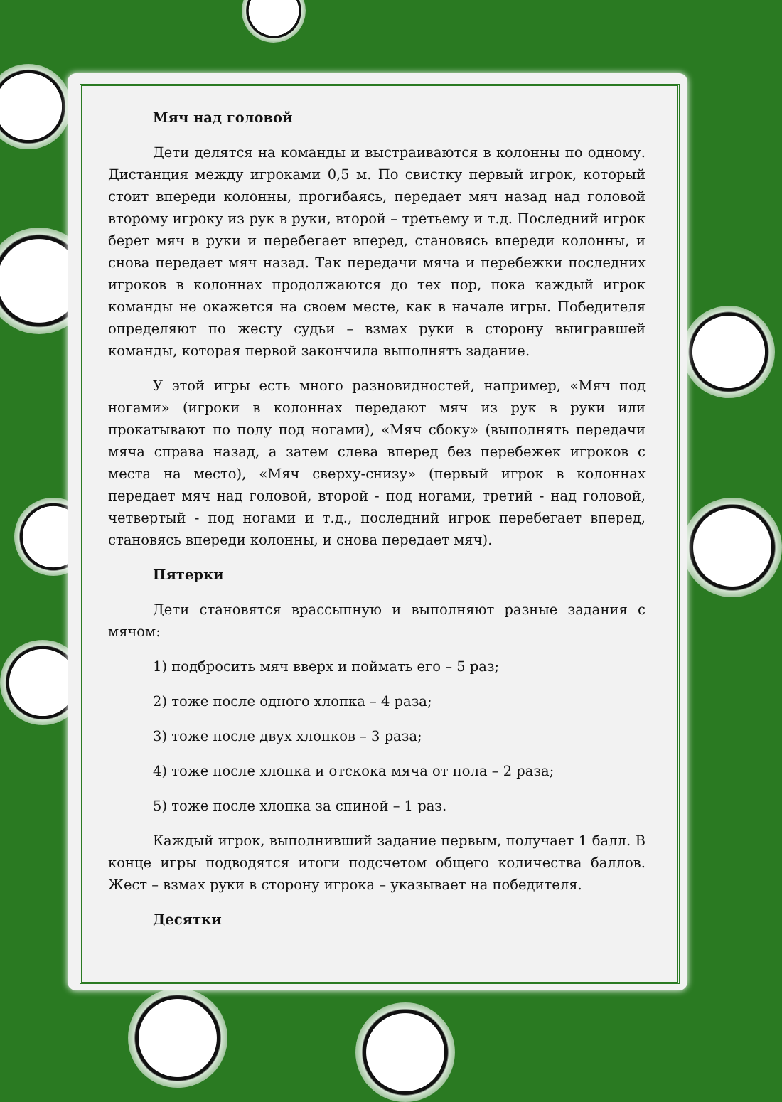Мяч над головой
Дети делятся на команды и выстраиваются в колонны по одному. Дистанция между игроками 0,5 м. По свистку первый игрок, который стоит впереди колонны, прогибаясь, передает мяч назад над головой второму игроку из рук в руки, второй – третьему и т.д. Последний игрок берет мяч в руки и перебегает вперед, становясь впереди колонны, и снова передает мяч назад. Так передачи мяча и перебежки последних игроков в колоннах продолжаются до тех пор, пока каждый игрок команды не окажется на своем месте, как в начале игры. Победителя определяют по жесту судьи – взмах руки в сторону выигравшей команды, которая первой закончила выполнять задание.
У этой игры есть много разновидностей, например, «Мяч под ногами» (игроки в колоннах передают мяч из рук в руки или прокатывают по полу под ногами), «Мяч сбоку» (выполнять передачи мяча справа назад, а затем слева вперед без перебежек игроков с места на место), «Мяч сверху-снизу» (первый игрок в колоннах передает мяч над головой, второй - под ногами, третий - над головой, четвертый - под ногами и т.д., последний игрок перебегает вперед, становясь впереди колонны, и снова передает мяч).
Пятерки
Дети становятся врассыпную и выполняют разные задания с мячом:
1) подбросить мяч вверх и поймать его – 5 раз;
2) тоже после одного хлопка – 4 раза;
3) тоже после двух хлопков – 3 раза;
4) тоже после хлопка и отскока мяча от пола – 2 раза;
5) тоже после хлопка за спиной – 1 раз.
Каждый игрок, выполнивший задание первым, получает 1 балл. В конце игры подводятся итоги подсчетом общего количества баллов. Жест – взмах руки в сторону игрока – указывает на победителя.
Десятки